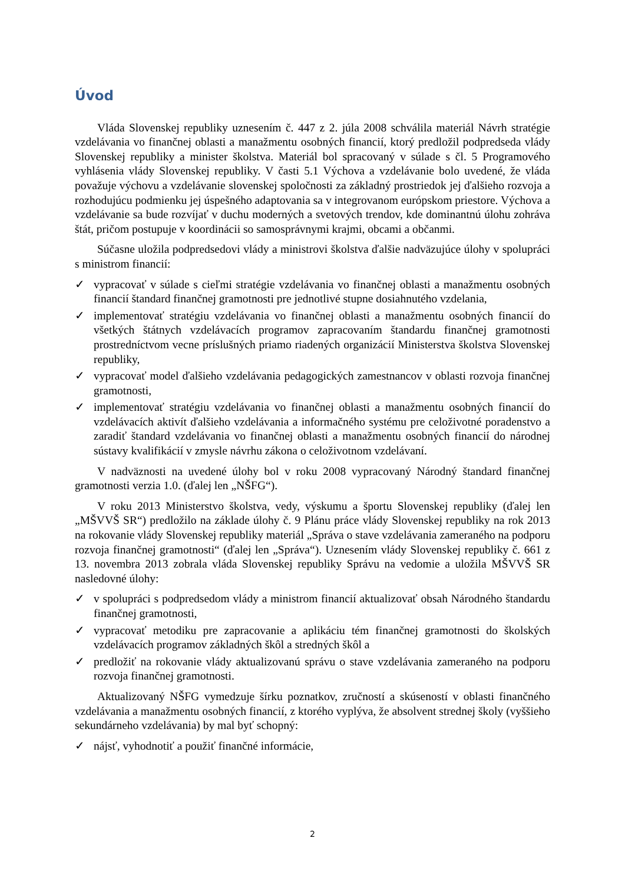Úvod
Vláda Slovenskej republiky uznesením č. 447 z 2. júla 2008 schválila materiál Návrh stratégie vzdelávania vo finančnej oblasti a manažmentu osobných financií, ktorý predložil podpredseda vlády Slovenskej republiky a minister školstva. Materiál bol spracovaný v súlade s čl. 5 Programového vyhlásenia vlády Slovenskej republiky. V časti 5.1 Výchova a vzdelávanie bolo uvedené, že vláda považuje výchovu a vzdelávanie slovenskej spoločnosti za základný prostriedok jej ďalšieho rozvoja a rozhodujúcu podmienku jej úspešného adaptovania sa v integrovanom európskom priestore. Výchova a vzdelávanie sa bude rozvíjať v duchu moderných a svetových trendov, kde dominantnú úlohu zohráva štát, pričom postupuje v koordinácii so samosprávnymi krajmi, obcami a občanmi.
Súčasne uložila podpredsedovi vlády a ministrovi školstva ďalšie nadväzujúce úlohy v spolupráci s ministrom financií:
✓ vypracovať v súlade s cieľmi stratégie vzdelávania vo finančnej oblasti a manažmentu osobných financií štandard finančnej gramotnosti pre jednotlivé stupne dosiahnutého vzdelania,
✓ implementovať stratégiu vzdelávania vo finančnej oblasti a manažmentu osobných financií do všetkých štátnych vzdelávacích programov zapracovaním štandardu finančnej gramotnosti prostredníctvom vecne príslušných priamo riadených organizácií Ministerstva školstva Slovenskej republiky,
✓ vypracovať model ďalšieho vzdelávania pedagogických zamestnancov v oblasti rozvoja finančnej gramotnosti,
✓ implementovať stratégiu vzdelávania vo finančnej oblasti a manažmentu osobných financií do vzdelávacích aktivít ďalšieho vzdelávania a informačného systému pre celoživotné poradenstvo a zaradiť štandard vzdelávania vo finančnej oblasti a manažmentu osobných financií do národnej sústavy kvalifikácií v zmysle návrhu zákona o celoživotnom vzdelávaní.
V nadväznosti na uvedené úlohy bol v roku 2008 vypracovaný Národný štandard finančnej gramotnosti verzia 1.0. (ďalej len „NŠFG“).
V roku 2013 Ministerstvo školstva, vedy, výskumu a športu Slovenskej republiky (ďalej len „MŠVVŠ SR“) predložilo na základe úlohy č. 9 Plánu práce vlády Slovenskej republiky na rok 2013 na rokovanie vlády Slovenskej republiky materiál „Správa o stave vzdelávania zameraného na podporu rozvoja finančnej gramotnosti“ (ďalej len „Správa“). Uznesením vlády Slovenskej republiky č. 661 z 13. novembra 2013 zobrala vláda Slovenskej republiky Správu na vedomie a uložila MŠVVŠ SR nasledovné úlohy:
✓ v spolupráci s podpredsedom vlády a ministrom financií aktualizovať obsah Národného štandardu finančnej gramotnosti,
✓ vypracovať metodiku pre zapracovanie a aplikáciu tém finančnej gramotnosti do školských vzdelávacích programov základných škôl a stredných škôl a
✓ predložiť na rokovanie vlády aktualizovanú správu o stave vzdelávania zameraného na podporu rozvoja finančnej gramotnosti.
Aktualizovaný NŠFG vymedzuje šírku poznatkov, zručností a skúseností v oblasti finančného vzdelávania a manažmentu osobných financií, z ktorého vyplýva, že absolvent strednej školy (vyššieho sekundárneho vzdelávania) by mal byť schopný:
✓ nájsť, vyhodnotiť a použiť finančné informácie,
2